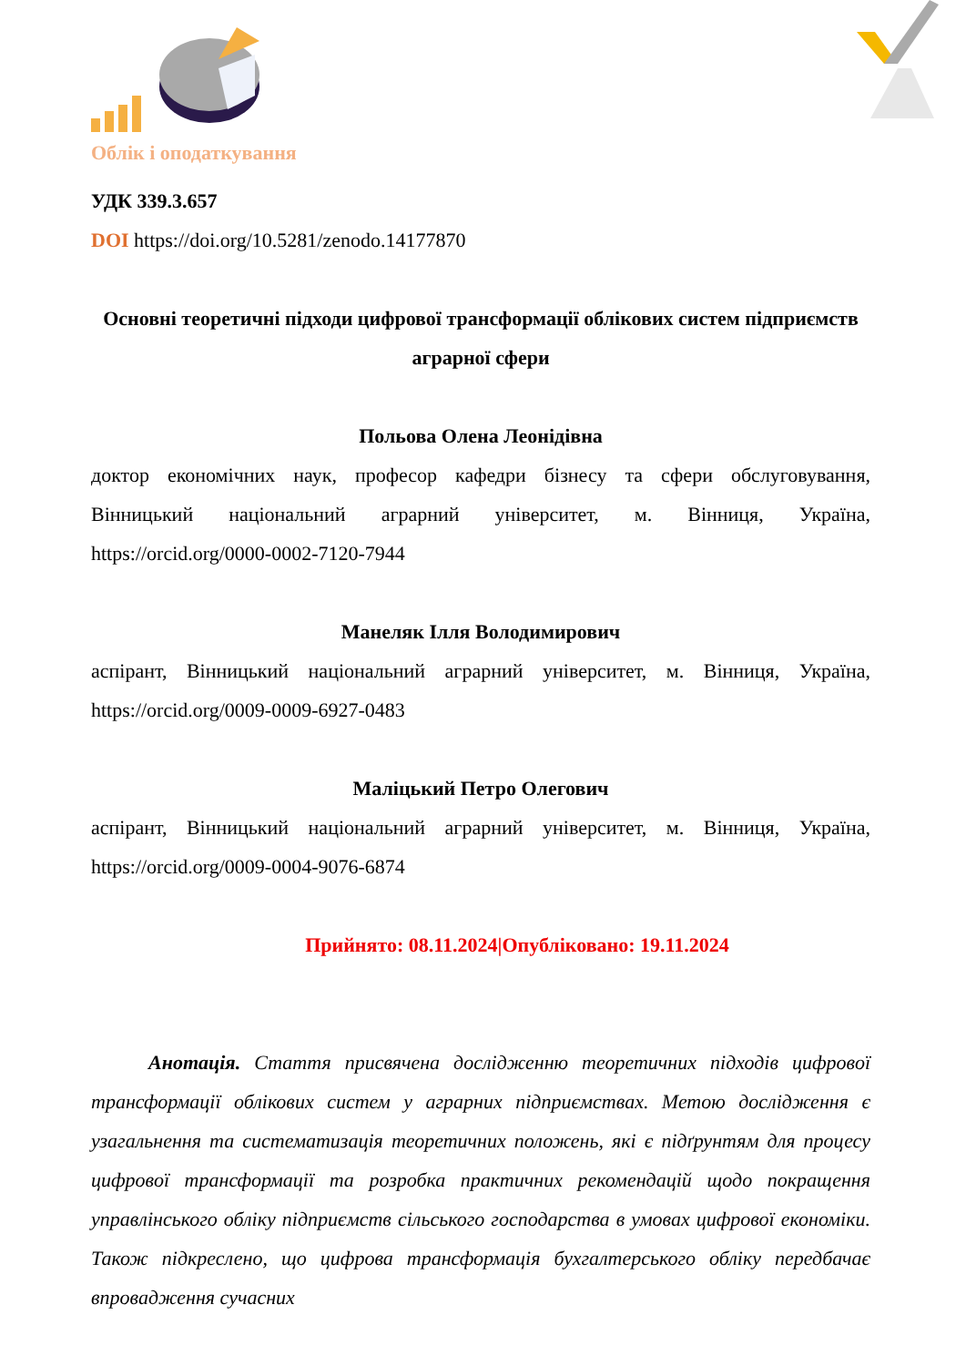Облік і оподаткування
УДК 339.3.657
DOI https://doi.org/10.5281/zenodo.14177870
Основні теоретичні підходи цифрової трансформації облікових систем підприємств аграрної сфери
Польова Олена Леонідівна
доктор економічних наук, професор кафедри бізнесу та сфери обслуговування, Вінницький національний аграрний університет, м. Вінниця, Україна, https://orcid.org/0000-0002-7120-7944
Манеляк Ілля Володимирович
аспірант, Вінницький національний аграрний університет, м. Вінниця, Україна, https://orcid.org/0009-0009-6927-0483
Маліцький Петро Олегович
аспірант, Вінницький національний аграрний університет, м. Вінниця, Україна, https://orcid.org/0009-0004-9076-6874
Прийнято: 08.11.2024|Опубліковано: 19.11.2024
Анотація. Стаття присвячена дослідженню теоретичних підходів цифрової трансформації облікових систем у аграрних підприємствах. Метою дослідження є узагальнення та систематизація теоретичних положень, які є підґрунтям для процесу цифрової трансформації та розробка практичних рекомендацій щодо покращення управлінського обліку підприємств сільського господарства в умовах цифрової економіки. Також підкреслено, що цифрова трансформація бухгалтерського обліку передбачає впровадження сучасних